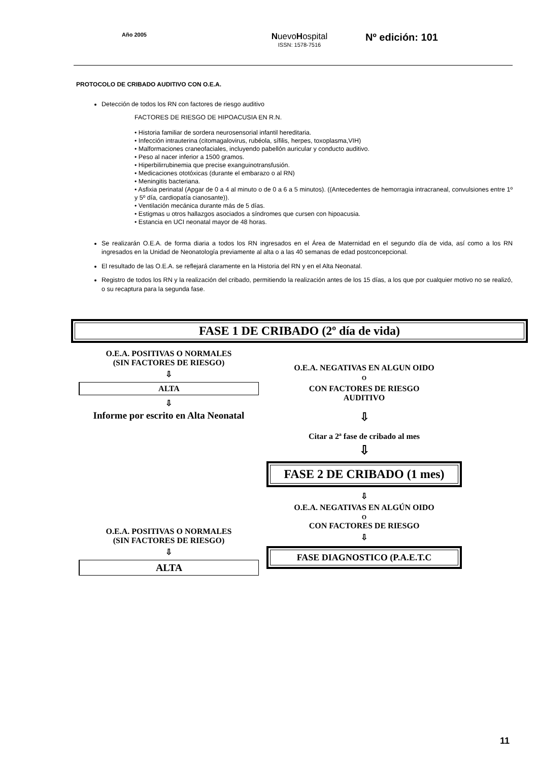Año 2005
NuevoHospital
ISSN: 1578-7516
Nº edición: 101
PROTOCOLO DE CRIBADO AUDITIVO CON O.E.A.
Detección de todos los RN con factores de riesgo auditivo
FACTORES DE RIESGO DE HIPOACUSIA EN R.N.
• Historia familiar de sordera neurosensorial infantil hereditaria.
• Infección intrauterina (citomagalovirus, rubéola, sífilis, herpes, toxoplasma,VIH)
• Malformaciones craneofaciales, incluyendo pabellón auricular y conducto auditivo.
• Peso al nacer inferior a 1500 gramos.
• Hiperbilirrubinemia que precise exanguinotransfusión.
• Medicaciones ototóxicas (durante el embarazo o al RN)
• Meningitis bacteriana.
• Asfixia perinatal (Apgar de 0 a 4 al minuto o de 0 a 6 a 5 minutos). ((Antecedentes de hemorragia intracraneal, convulsiones entre 1º y 5º día, cardiopatía cianosante)).
• Ventilación mecánica durante más de 5 días.
• Estigmas u otros hallazgos asociados a síndromes que cursen con hipoacusia.
• Estancia en UCI neonatal mayor de 48 horas.
Se realizarán O.E.A. de forma diaria a todos los RN ingresados en el Área de Maternidad en el segundo día de vida, así como a los RN ingresados en la Unidad de Neonatología previamente al alta o a las 40 semanas de edad postconcepcional.
El resultado de las O.E.A. se reflejará claramente en la Historia del RN y en el Alta Neonatal.
Registro de todos los RN y la realización del cribado, permitiendo la realización antes de los 15 días, a los que por cualquier motivo no se realizó, o su recaptura para la segunda fase.
FASE 1 DE CRIBADO (2º día de vida)
O.E.A. POSITIVAS O NORMALES
(SIN FACTORES DE RIESGO)
⇩
ALTA
⇩
Informe por escrito en Alta Neonatal
O.E.A. POSITIVAS O NORMALES
(SIN FACTORES DE RIESGO)
⇩
ALTA
O.E.A. NEGATIVAS EN ALGUN OIDO
O
CON FACTORES DE RIESGO
AUDITIVO
⇩
Citar a 2ª fase de cribado al mes
⇩
FASE 2 DE CRIBADO (1 mes)
⇩
O.E.A. NEGATIVAS EN ALGÚN OIDO
O
CON FACTORES DE RIESGO
⇩
FASE DIAGNOSTICO (P.A.E.T.C
11